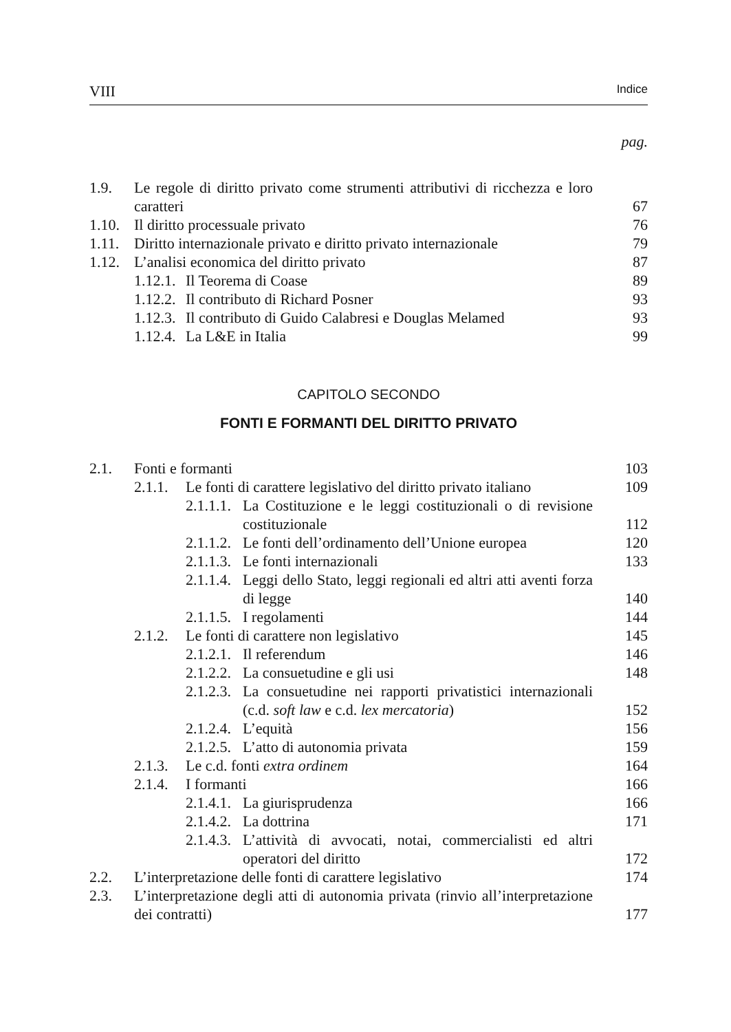VIII Indice
pag.
1.9. Le regole di diritto privato come strumenti attributivi di ricchezza e loro caratteri 67
1.10. Il diritto processuale privato 76
1.11. Diritto internazionale privato e diritto privato internazionale 79
1.12. L’analisi economica del diritto privato 87
1.12.1. Il Teorema di Coase 89
1.12.2. Il contributo di Richard Posner 93
1.12.3. Il contributo di Guido Calabresi e Douglas Melamed 93
1.12.4. La L&E in Italia 99
CAPITOLO SECONDO
FONTI E FORMANTI DEL DIRITTO PRIVATO
2.1. Fonti e formanti 103
2.1.1. Le fonti di carattere legislativo del diritto privato italiano 109
2.1.1.1. La Costituzione e le leggi costituzionali o di revisione costituzionale 112
2.1.1.2. Le fonti dell’ordinamento dell’Unione europea 120
2.1.1.3. Le fonti internazionali 133
2.1.1.4. Leggi dello Stato, leggi regionali ed altri atti aventi forza di legge 140
2.1.1.5. I regolamenti 144
2.1.2. Le fonti di carattere non legislativo 145
2.1.2.1. Il referendum 146
2.1.2.2. La consuetudine e gli usi 148
2.1.2.3. La consuetudine nei rapporti privatistici internazio­nali (c.d. soft law e c.d. lex mercatoria) 152
2.1.2.4. L’equità 156
2.1.2.5. L’atto di autonomia privata 159
2.1.3. Le c.d. fonti extra ordinem 164
2.1.4. I formanti 166
2.1.4.1. La giurisprudenza 166
2.1.4.2. La dottrina 171
2.1.4.3. L’attività di avvocati, notai, commercialisti ed altri operatori del diritto 172
2.2. L’interpretazione delle fonti di carattere legislativo 174
2.3. L’interpretazione degli atti di autonomia privata (rinvio all’interpre­tazione dei contratti) 177